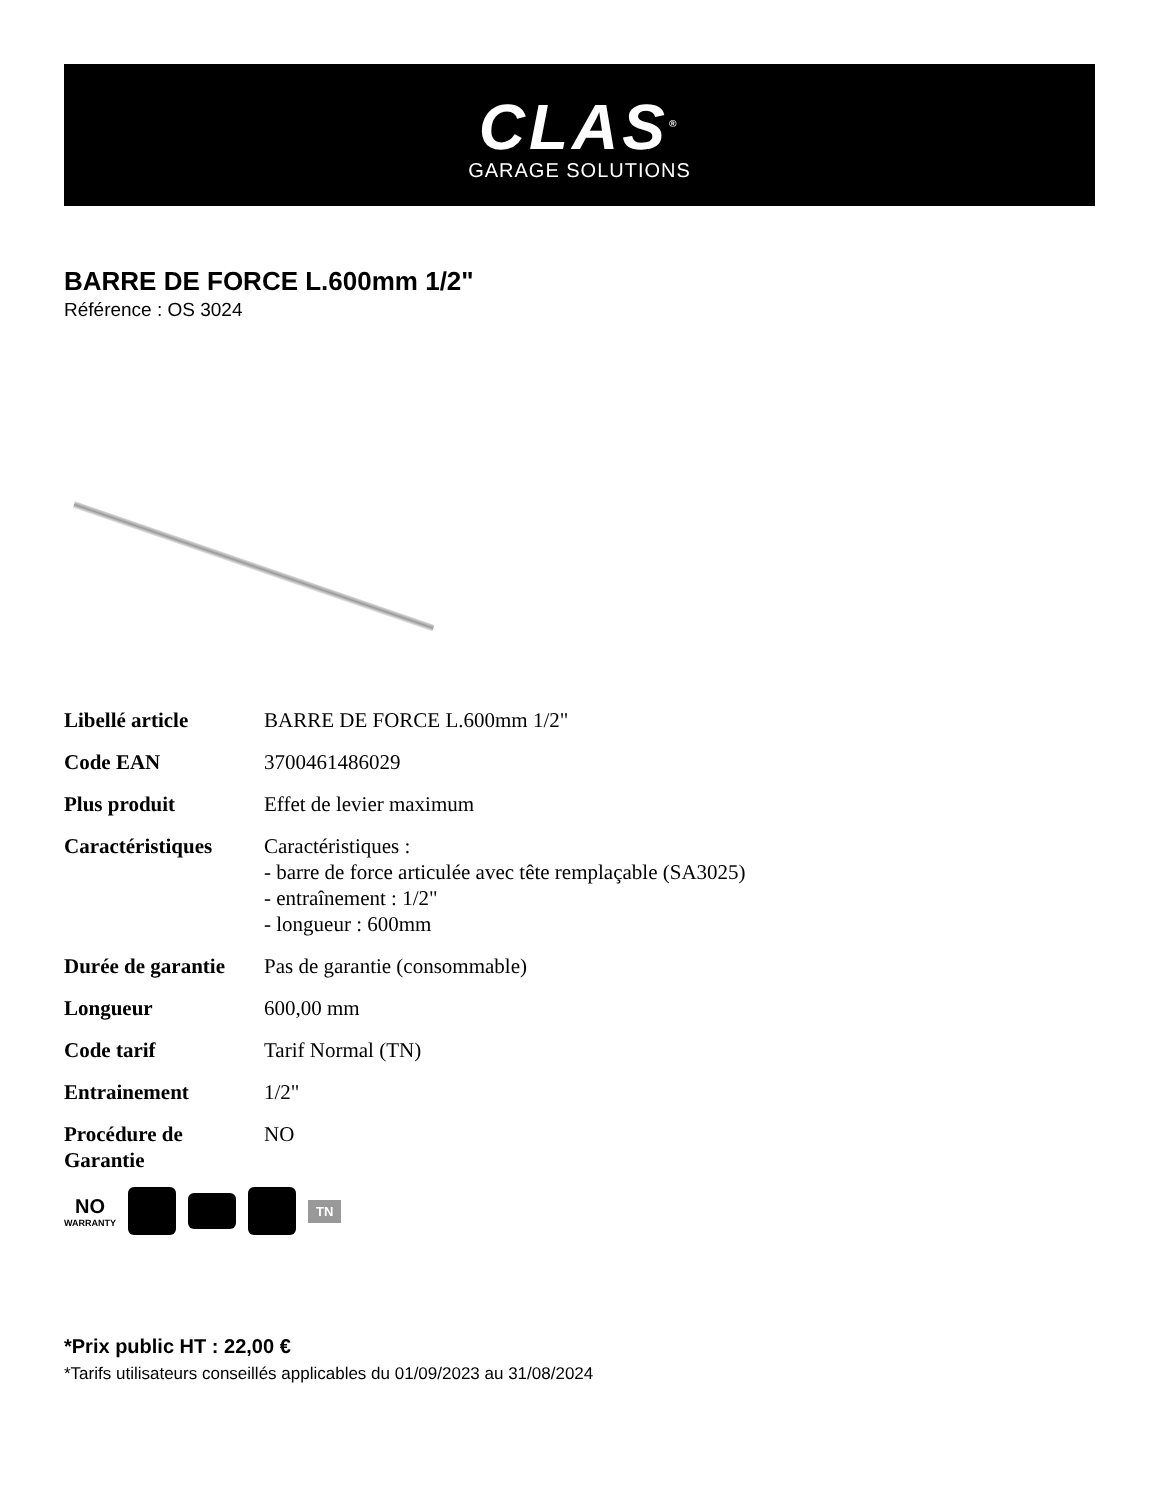CLAS<sup>®</sup>
GARAGE SOLUTIONS
BARRE DE FORCE L.600mm 1/2"
Référence : OS 3024
| Libellé article | BARRE DE FORCE L.600mm 1/2" |
| Code EAN | 3700461486029 |
| Plus produit | Effet de levier maximum |
| Caractéristiques | Caractéristiques : - barre de force articulée avec tête remplaçable (SA3025) - entraînement : 1/2" - longueur : 600mm |
| Durée de garantie | Pas de garantie (consommable) |
| Longueur | 600,00 mm |
| Code tarif | Tarif Normal (TN) |
| Entrainement | 1/2" |
| Procédure de Garantie | NO |
NO
WARRANTY
TN
*Prix public HT : 22,00 €
*Tarifs utilisateurs conseillés applicables du 01/09/2023 au 31/08/2024